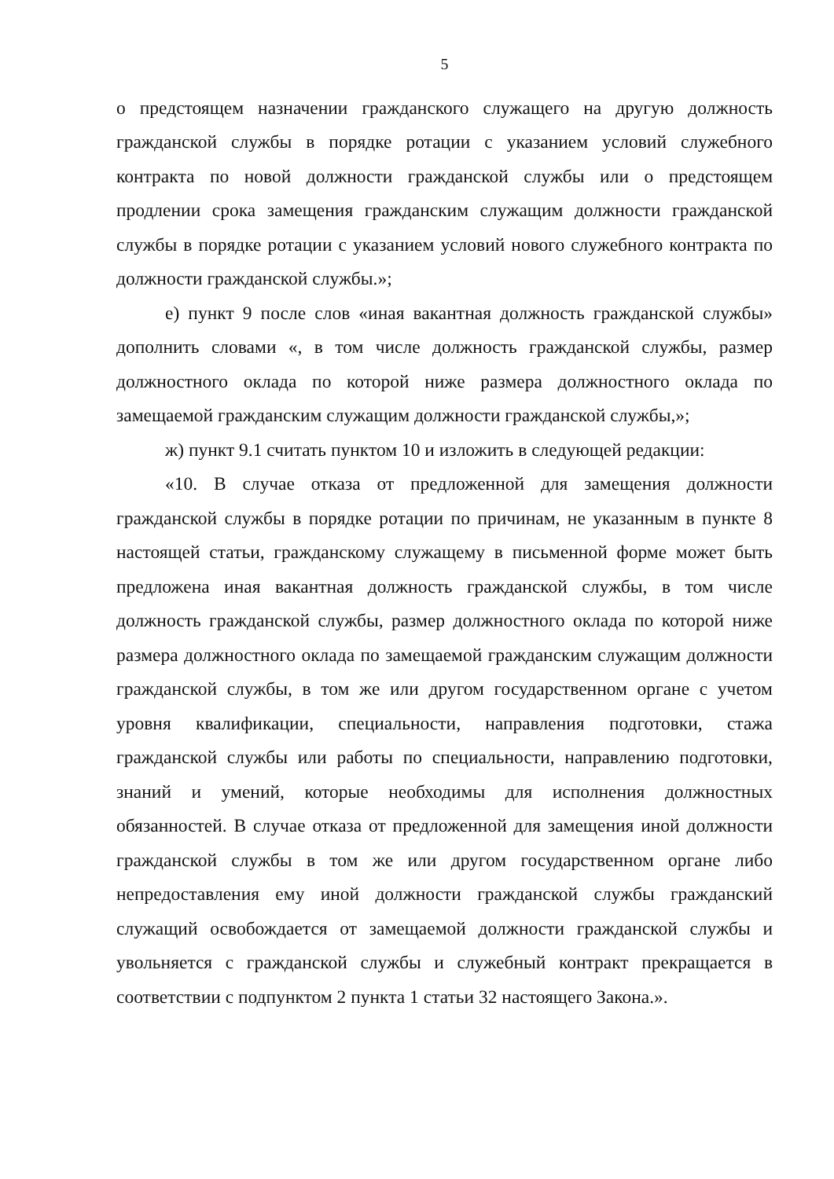5
о предстоящем назначении гражданского служащего на другую должность гражданской службы в порядке ротации с указанием условий служебного контракта по новой должности гражданской службы или о предстоящем продлении срока замещения гражданским служащим должности гражданской службы в порядке ротации с указанием условий нового служебного контракта по должности гражданской службы.»;
е) пункт 9 после слов «иная вакантная должность гражданской службы» дополнить словами «, в том числе должность гражданской службы, размер должностного оклада по которой ниже размера должностного оклада по замещаемой гражданским служащим должности гражданской службы,»;
ж) пункт 9.1 считать пунктом 10 и изложить в следующей редакции:
«10. В случае отказа от предложенной для замещения должности гражданской службы в порядке ротации по причинам, не указанным в пункте 8 настоящей статьи, гражданскому служащему в письменной форме может быть предложена иная вакантная должность гражданской службы, в том числе должность гражданской службы, размер должностного оклада по которой ниже размера должностного оклада по замещаемой гражданским служащим должности гражданской службы, в том же или другом государственном органе с учетом уровня квалификации, специальности, направления подготовки, стажа гражданской службы или работы по специальности, направлению подготовки, знаний и умений, которые необходимы для исполнения должностных обязанностей. В случае отказа от предложенной для замещения иной должности гражданской службы в том же или другом государственном органе либо непредоставления ему иной должности гражданской службы гражданский служащий освобождается от замещаемой должности гражданской службы и увольняется с гражданской службы и служебный контракт прекращается в соответствии с подпунктом 2 пункта 1 статьи 32 настоящего Закона.».